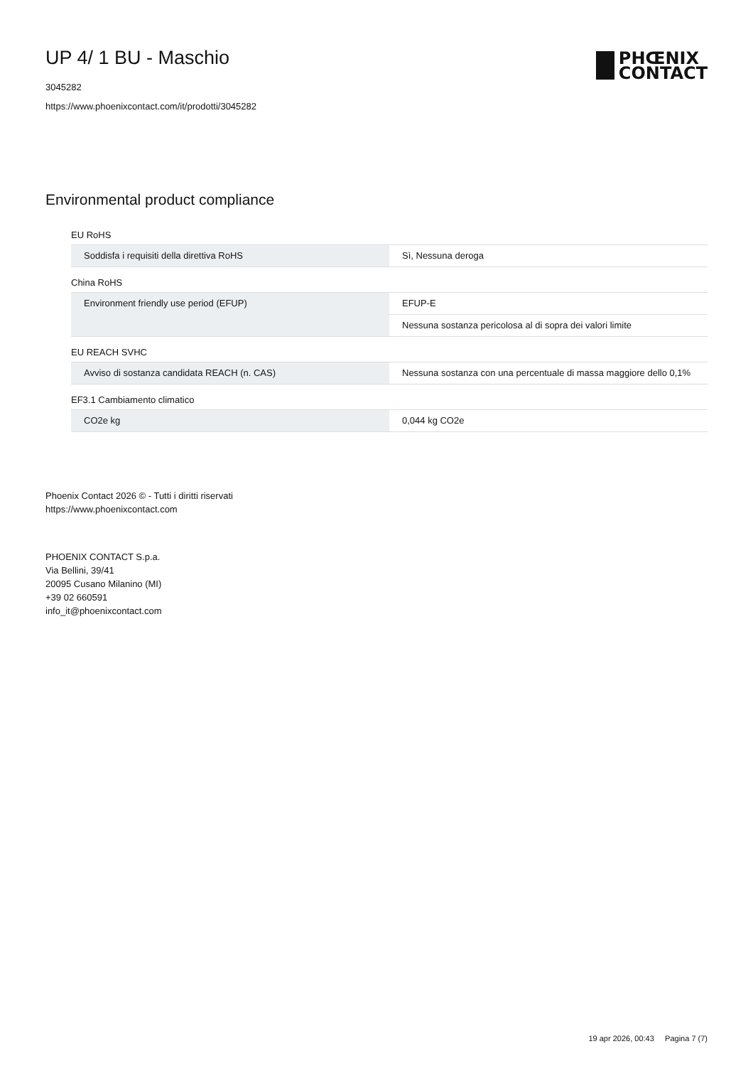UP 4/ 1 BU - Maschio
3045282
https://www.phoenixcontact.com/it/prodotti/3045282
PHŒNIX
CONTACT
Environmental product compliance
EU RoHS
| Soddisfa i requisiti della direttiva RoHS | Sì, Nessuna deroga |
China RoHS
| Environment friendly use period (EFUP) | EFUP-E |
| | Nessuna sostanza pericolosa al di sopra dei valori limite |
EU REACH SVHC
| Avviso di sostanza candidata REACH (n. CAS) | Nessuna sostanza con una percentuale di massa maggiore dello 0,1% |
EF3.1 Cambiamento climatico
| CO2e kg | 0,044 kg CO2e |
Phoenix Contact 2026 © - Tutti i diritti riservati
https://www.phoenixcontact.com
PHOENIX CONTACT S.p.a.
Via Bellini, 39/41
20095 Cusano Milanino (MI)
+39 02 660591
info_it@phoenixcontact.com
19 apr 2026, 00:43 Pagina 7 (7)